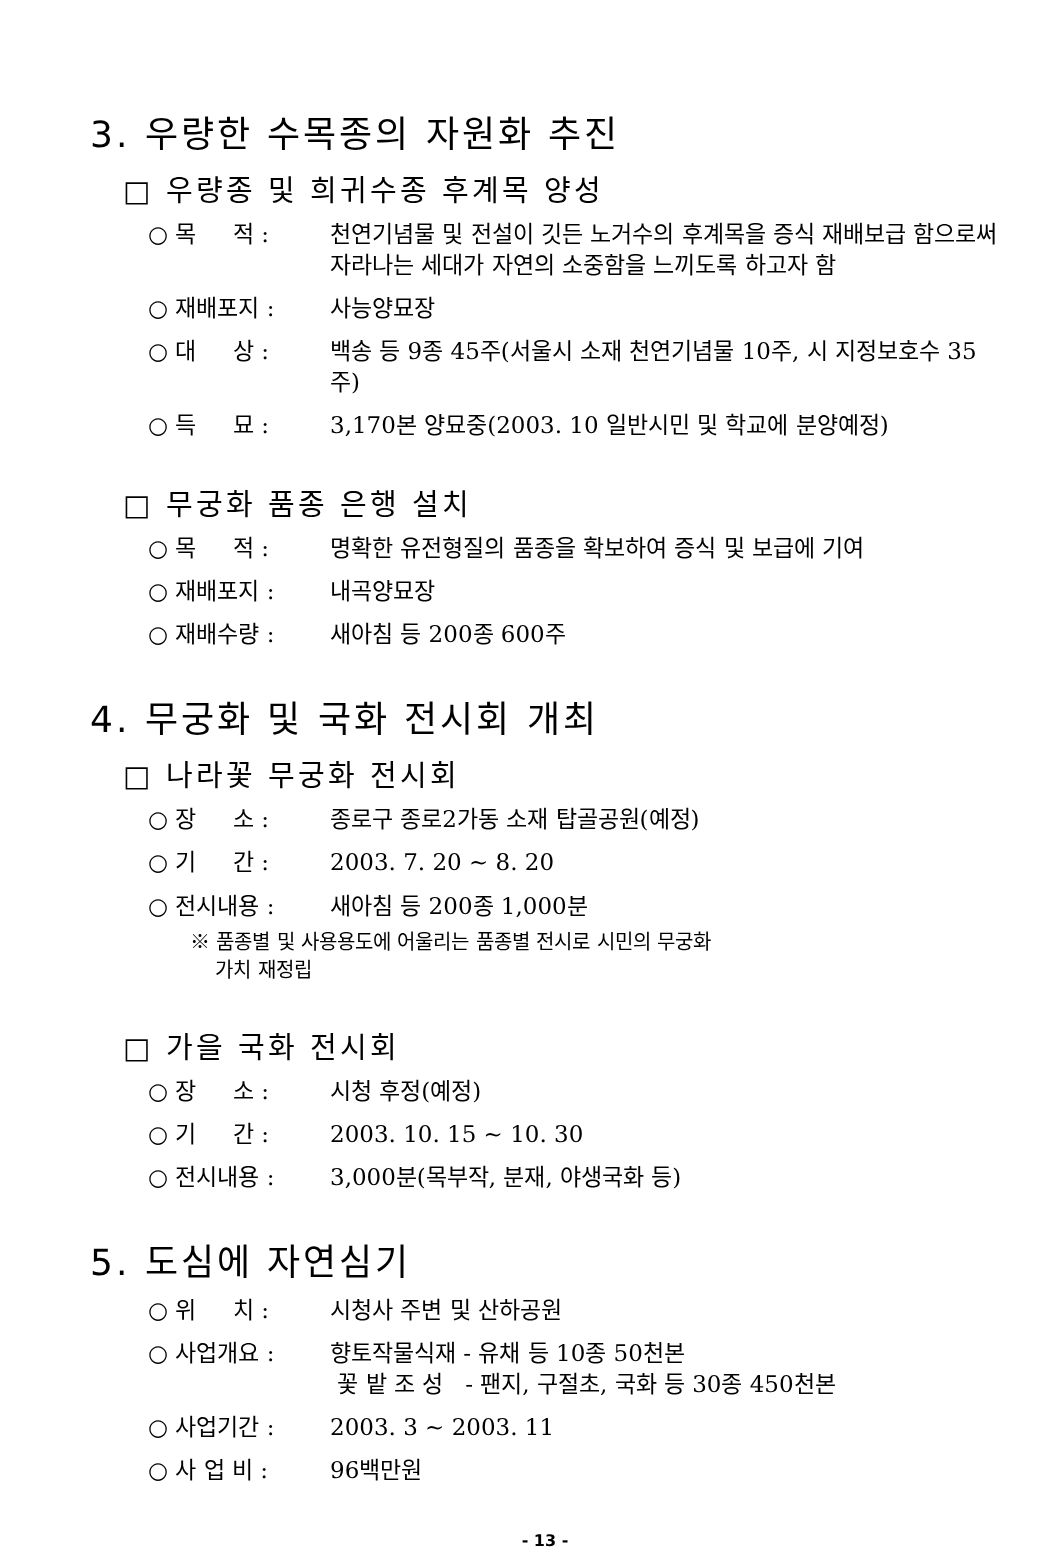3. 우량한 수목종의 자원화 추진
□ 우량종 및 희귀수종 후계목 양성
○ 목 적 : 천연기념물 및 전설이 깃든 노거수의 후계목을 증식 재배보급 함으로써 자라나는 세대가 자연의 소중함을 느끼도록 하고자 함
○ 재배포지 : 사능양묘장
○ 대 상 : 백송 등 9종 45주(서울시 소재 천연기념물 10주, 시 지정보호수 35주)
○ 득 묘 : 3,170본 양묘중(2003. 10 일반시민 및 학교에 분양예정)
□ 무궁화 품종 은행 설치
○ 목 적 : 명확한 유전형질의 품종을 확보하여 증식 및 보급에 기여
○ 재배포지 : 내곡양묘장
○ 재배수량 : 새아침 등 200종 600주
4. 무궁화 및 국화 전시회 개최
□ 나라꽃 무궁화 전시회
○ 장 소 : 종로구 종로2가동 소재 탑골공원(예정)
○ 기 간 : 2003. 7. 20 ~ 8. 20
○ 전시내용 : 새아침 등 200종 1,000분
※ 품종별 및 사용용도에 어울리는 품종별 전시로 시민의 무궁화
가치 재정립
□ 가을 국화 전시회
○ 장 소 : 시청 후정(예정)
○ 기 간 : 2003. 10. 15 ~ 10. 30
○ 전시내용 : 3,000분(목부작, 분재, 야생국화 등)
5. 도심에 자연심기
○ 위 치 : 시청사 주변 및 산하공원
○ 사업개요 : 향토작물식재 - 유채 등 10종 50천본
꽃 밭 조 성 - 팬지, 구절초, 국화 등 30종 450천본
○ 사업기간 : 2003. 3 ~ 2003. 11
○ 사 업 비 : 96백만원
- 13 -